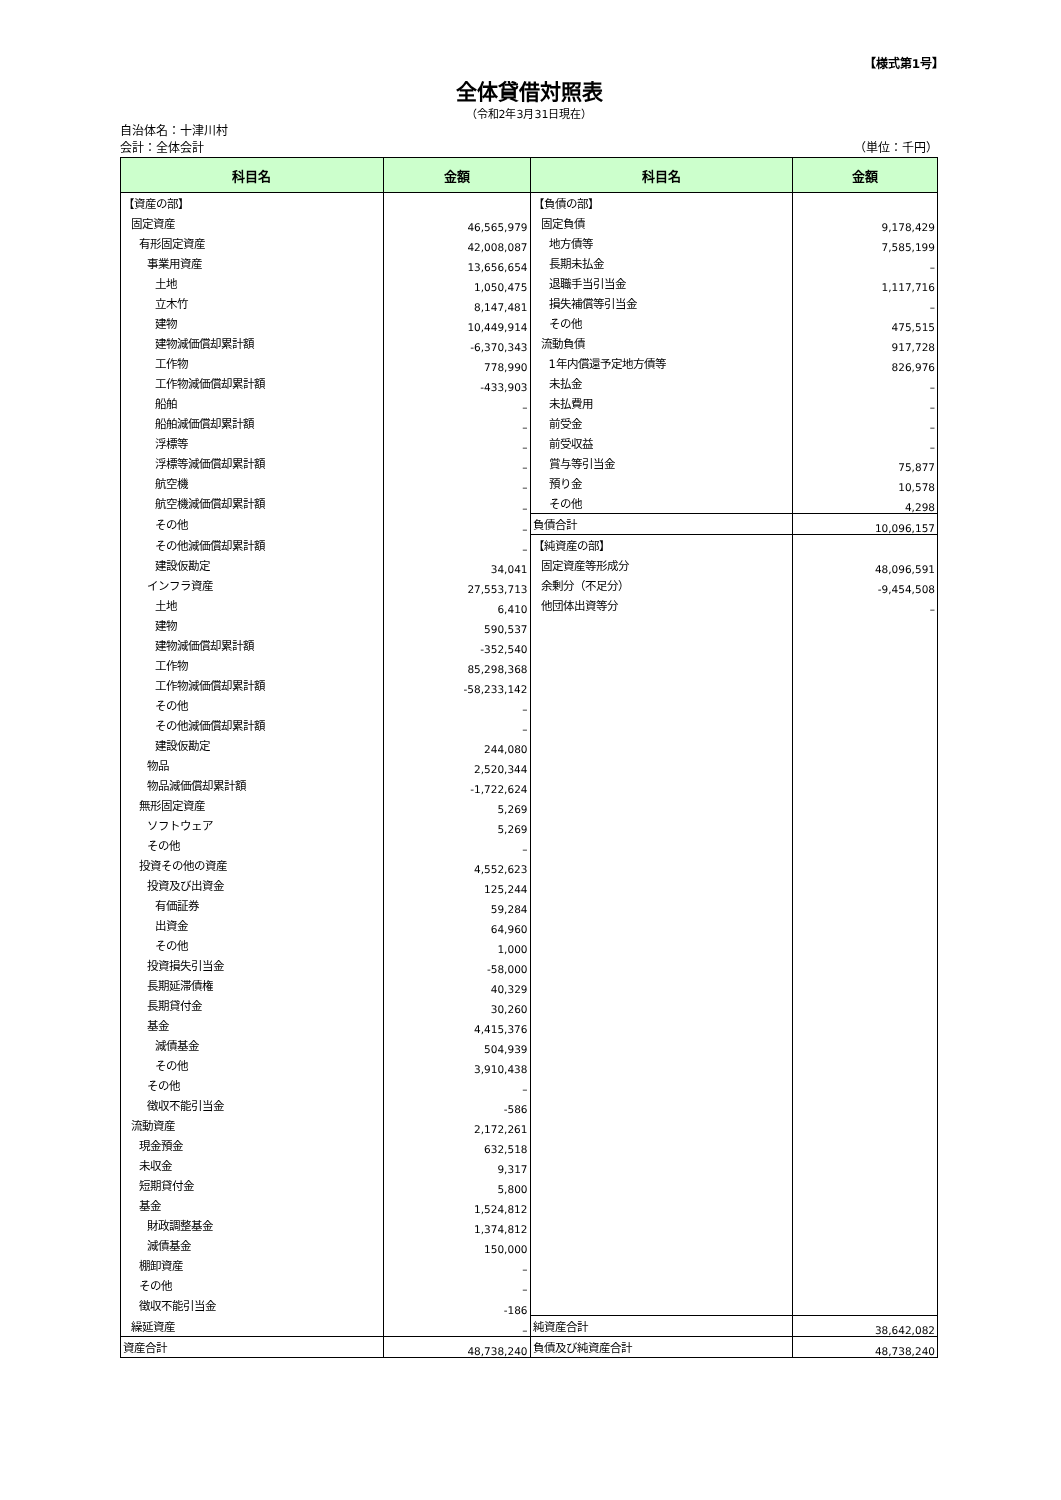【様式第1号】
全体貸借対照表
（令和2年3月31日現在）
自治体名：十津川村
会計：全体会計 （単位：千円）
| 科目名 | 金額 | 科目名 | 金額 |
| --- | --- | --- | --- |
| 【資産の部】 | | 【負債の部】 | |
| 固定資産 | 46,565,979 | 固定負債 | 9,178,429 |
| 有形固定資産 | 42,008,087 | 地方債等 | 7,585,199 |
| 事業用資産 | 13,656,654 | 長期未払金 | – |
| 土地 | 1,050,475 | 退職手当引当金 | 1,117,716 |
| 立木竹 | 8,147,481 | 損失補償等引当金 | – |
| 建物 | 10,449,914 | その他 | 475,515 |
| 建物減価償却累計額 | -6,370,343 | 流動負債 | 917,728 |
| 工作物 | 778,990 | 1年内償還予定地方債等 | 826,976 |
| 工作物減価償却累計額 | -433,903 | 未払金 | – |
| 船舶 | – | 未払費用 | – |
| 船舶減価償却累計額 | – | 前受金 | – |
| 浮標等 | – | 前受収益 | – |
| 浮標等減価償却累計額 | – | 賞与等引当金 | 75,877 |
| 航空機 | – | 預り金 | 10,578 |
| 航空機減価償却累計額 | – | その他 | 4,298 |
| その他 | – | 負債合計 | 10,096,157 |
| その他減価償却累計額 | – | 【純資産の部】 | |
| 建設仮勘定 | 34,041 | 固定資産等形成分 | 48,096,591 |
| インフラ資産 | 27,553,713 | 余剰分（不足分） | -9,454,508 |
| 土地 | 6,410 | 他団体出資等分 | – |
| 建物 | 590,537 | | |
| 建物減価償却累計額 | -352,540 | | |
| 工作物 | 85,298,368 | | |
| 工作物減価償却累計額 | -58,233,142 | | |
| その他 | – | | |
| その他減価償却累計額 | – | | |
| 建設仮勘定 | 244,080 | | |
| 物品 | 2,520,344 | | |
| 物品減価償却累計額 | -1,722,624 | | |
| 無形固定資産 | 5,269 | | |
| ソフトウェア | 5,269 | | |
| その他 | – | | |
| 投資その他の資産 | 4,552,623 | | |
| 投資及び出資金 | 125,244 | | |
| 有価証券 | 59,284 | | |
| 出資金 | 64,960 | | |
| その他 | 1,000 | | |
| 投資損失引当金 | -58,000 | | |
| 長期延滞債権 | 40,329 | | |
| 長期貸付金 | 30,260 | | |
| 基金 | 4,415,376 | | |
| 減債基金 | 504,939 | | |
| その他 | 3,910,438 | | |
| その他 | – | | |
| 徴収不能引当金 | -586 | | |
| 流動資産 | 2,172,261 | | |
| 現金預金 | 632,518 | | |
| 未収金 | 9,317 | | |
| 短期貸付金 | 5,800 | | |
| 基金 | 1,524,812 | | |
| 財政調整基金 | 1,374,812 | | |
| 減債基金 | 150,000 | | |
| 棚卸資産 | – | | |
| その他 | – | | |
| 徴収不能引当金 | -186 | | |
| 繰延資産 | – | 純資産合計 | 38,642,082 |
| 資産合計 | 48,738,240 | 負債及び純資産合計 | 48,738,240 |